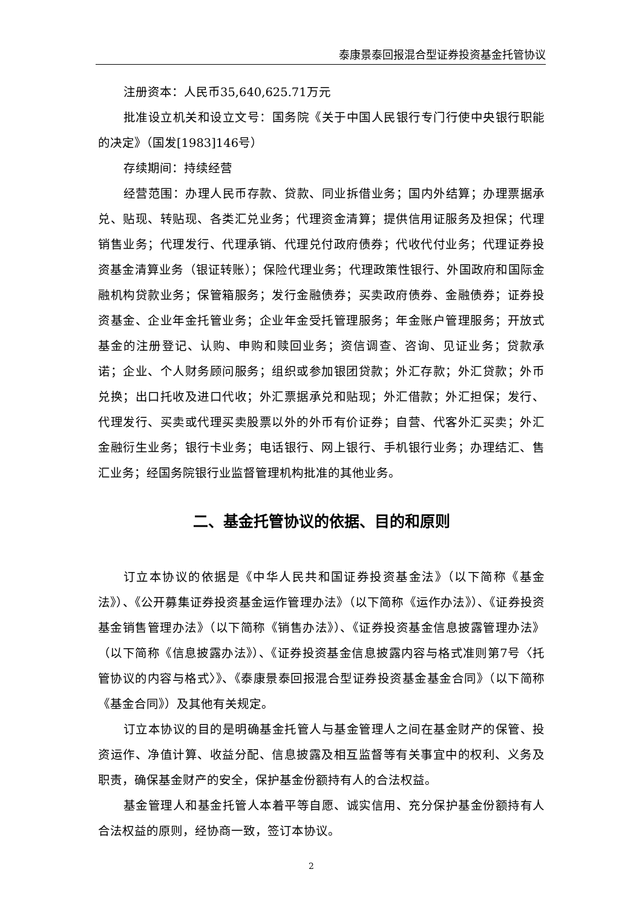泰康景泰回报混合型证券投资基金托管协议
注册资本：人民币35,640,625.71万元
批准设立机关和设立文号：国务院《关于中国人民银行专门行使中央银行职能的决定》（国发[1983]146号）
存续期间：持续经营
经营范围：办理人民币存款、贷款、同业拆借业务；国内外结算；办理票据承兑、贴现、转贴现、各类汇兑业务；代理资金清算；提供信用证服务及担保；代理销售业务；代理发行、代理承销、代理兑付政府债券；代收代付业务；代理证券投资基金清算业务（银证转账）；保险代理业务；代理政策性银行、外国政府和国际金融机构贷款业务；保管箱服务；发行金融债券；买卖政府债券、金融债券；证券投资基金、企业年金托管业务；企业年金受托管理服务；年金账户管理服务；开放式基金的注册登记、认购、申购和赎回业务；资信调查、咨询、见证业务；贷款承诺；企业、个人财务顾问服务；组织或参加银团贷款；外汇存款；外汇贷款；外币兑换；出口托收及进口代收；外汇票据承兑和贴现；外汇借款；外汇担保；发行、代理发行、买卖或代理买卖股票以外的外币有价证券；自营、代客外汇买卖；外汇金融衍生业务；银行卡业务；电话银行、网上银行、手机银行业务；办理结汇、售汇业务；经国务院银行业监督管理机构批准的其他业务。
二、基金托管协议的依据、目的和原则
订立本协议的依据是《中华人民共和国证券投资基金法》（以下简称《基金法》）、《公开募集证券投资基金运作管理办法》（以下简称《运作办法》）、《证券投资基金销售管理办法》（以下简称《销售办法》）、《证券投资基金信息披露管理办法》（以下简称《信息披露办法》）、《证券投资基金信息披露内容与格式准则第7号〈托管协议的内容与格式〉》、《泰康景泰回报混合型证券投资基金基金合同》（以下简称《基金合同》）及其他有关规定。
订立本协议的目的是明确基金托管人与基金管理人之间在基金财产的保管、投资运作、净值计算、收益分配、信息披露及相互监督等有关事宜中的权利、义务及职责，确保基金财产的安全，保护基金份额持有人的合法权益。
基金管理人和基金托管人本着平等自愿、诚实信用、充分保护基金份额持有人合法权益的原则，经协商一致，签订本协议。
2